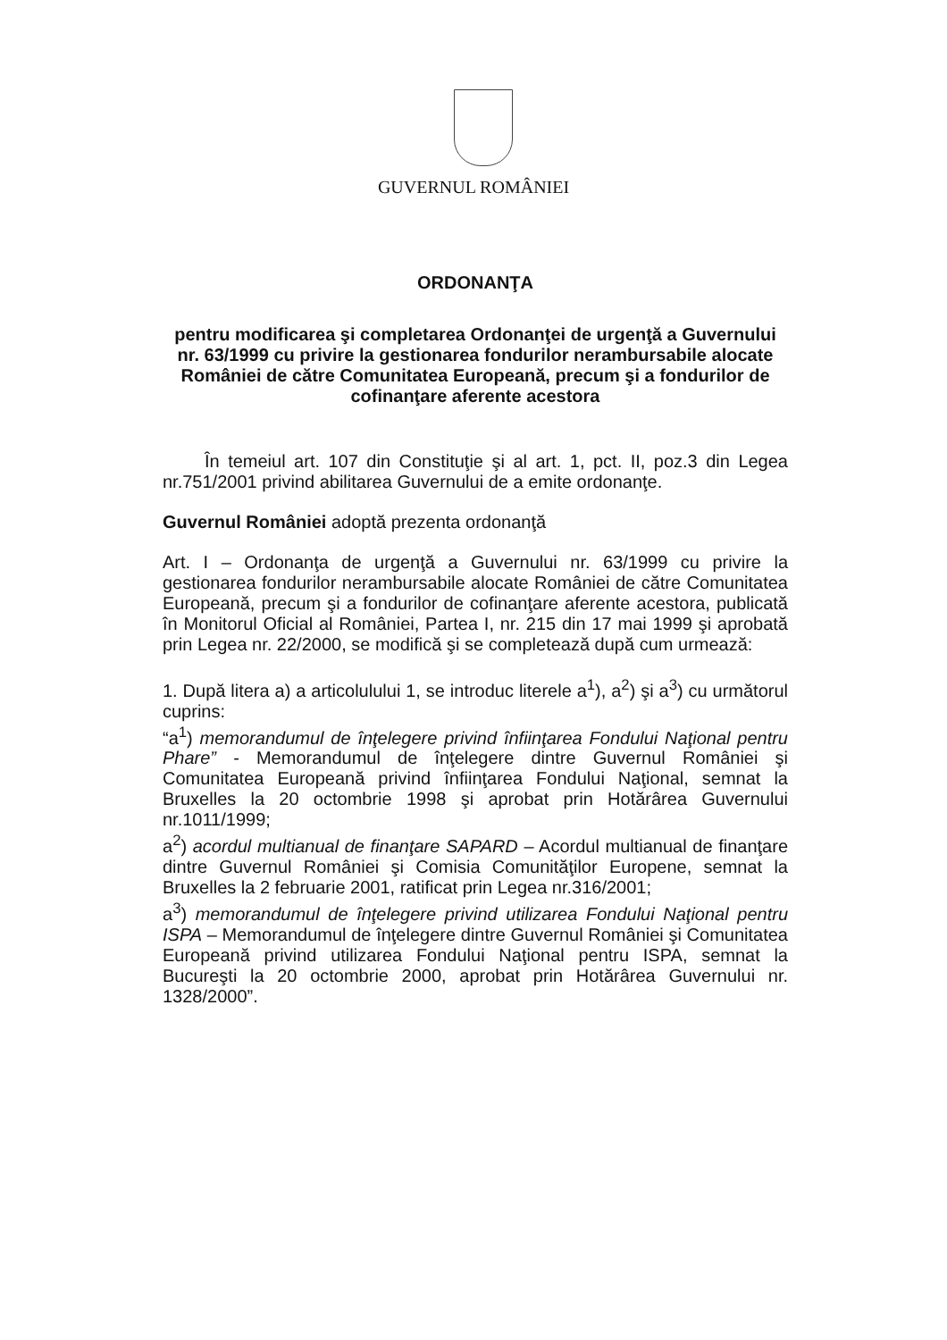GUVERNUL ROMÂNIEI
ORDONANŢA
pentru modificarea şi completarea Ordonanţei de urgenţă a Guvernului nr. 63/1999 cu privire la gestionarea fondurilor nerambursabile alocate României de către Comunitatea Europeană, precum şi a fondurilor de cofinanţare aferente acestora
În temeiul art. 107 din Constituţie şi al art. 1, pct. II, poz.3 din Legea nr.751/2001 privind abilitarea Guvernului de a emite ordonanţe.
Guvernul României adoptă prezenta ordonanţă
Art. I – Ordonanţa de urgenţă a Guvernului nr. 63/1999 cu privire la gestionarea fondurilor nerambursabile alocate României de către Comunitatea Europeană, precum şi a fondurilor de cofinanţare aferente acestora, publicată în Monitorul Oficial al României, Partea I, nr. 215 din 17 mai 1999 şi aprobată prin Legea nr. 22/2000, se modifică şi se completează după cum urmează:
1. După litera a) a articolulului 1, se introduc literele a<sup>1</sup>), a<sup>2</sup>) şi a<sup>3</sup>) cu următorul cuprins:
“a<sup>1</sup>) memorandumul de înţelegere privind înfiinţarea Fondului Naţional pentru Phare” - Memorandumul de înţelegere dintre Guvernul României şi Comunitatea Europeană privind înfiinţarea Fondului Naţional, semnat la Bruxelles la 20 octombrie 1998 şi aprobat prin Hotărârea Guvernului nr.1011/1999;
a<sup>2</sup>) acordul multianual de finanţare SAPARD – Acordul multianual de finanţare dintre Guvernul României şi Comisia Comunităţilor Europene, semnat la Bruxelles la 2 februarie 2001, ratificat prin Legea nr.316/2001;
a<sup>3</sup>) memorandumul de înţelegere privind utilizarea Fondului Naţional pentru ISPA – Memorandumul de înţelegere dintre Guvernul României şi Comunitatea Europeană privind utilizarea Fondului Naţional pentru ISPA, semnat la Bucureşti la 20 octombrie 2000, aprobat prin Hotărârea Guvernului nr. 1328/2000”.